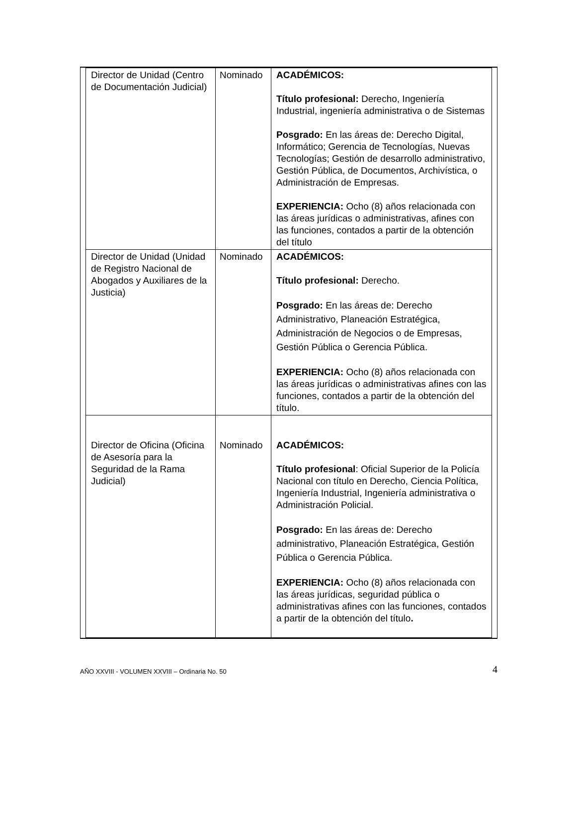| Director de Unidad (Centro de Documentación Judicial) | Nominado | ACADÉMICOS: Título profesional: Derecho, Ingeniería Industrial, ingeniería administrativa o de Sistemas Posgrado: En las áreas de: Derecho Digital, Informático; Gerencia de Tecnologías, Nuevas Tecnologías; Gestión de desarrollo administrativo, Gestión Pública, de Documentos, Archivística, o Administración de Empresas. EXPERIENCIA: Ocho (8) años relacionada con las áreas jurídicas o administrativas, afines con las funciones, contados a partir de la obtención del título |
| Director de Unidad (Unidad de Registro Nacional de Abogados y Auxiliares de la Justicia) | Nominado | ACADÉMICOS: Título profesional: Derecho. Posgrado: En las áreas de: Derecho Administrativo, Planeación Estratégica, Administración de Negocios o de Empresas, Gestión Pública o Gerencia Pública. EXPERIENCIA: Ocho (8) años relacionada con las áreas jurídicas o administrativas afines con las funciones, contados a partir de la obtención del título. |
| Director de Oficina (Oficina de Asesoría para la Seguridad de la Rama Judicial) | Nominado | ACADÉMICOS: Título profesional : Oficial Superior de la Policía Nacional con título en Derecho, Ciencia Política, Ingeniería Industrial, Ingeniería administrativa o Administración Policial. Posgrado: En las áreas de: Derecho administrativo, Planeación Estratégica, Gestión Pública o Gerencia Pública. EXPERIENCIA: Ocho (8) años relacionada con las áreas jurídicas, seguridad pública o administrativas afines con las funciones, contados a partir de la obtención del título . |
AÑO XXVIII - VOLUMEN XXVIII – Ordinaria No. 50 4